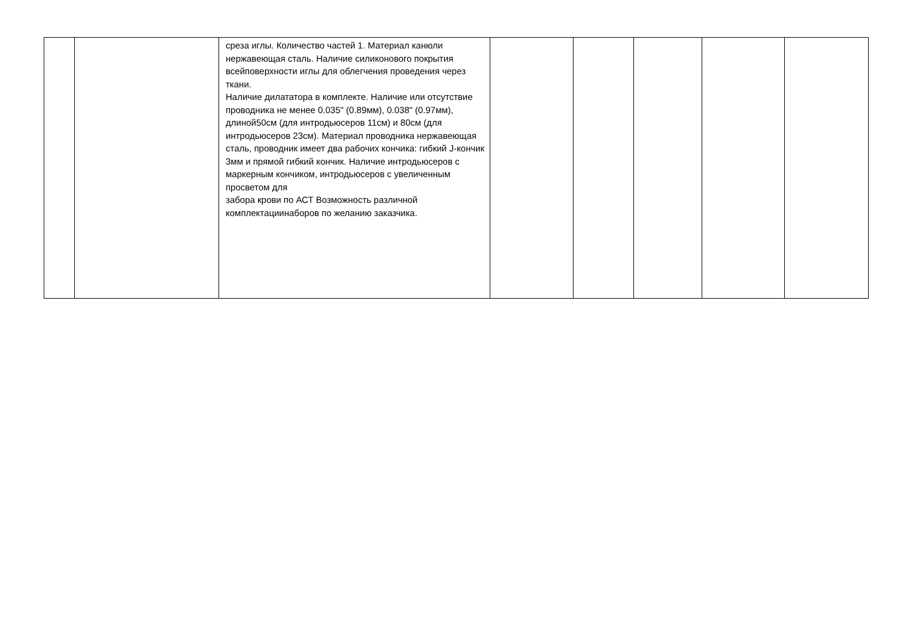| | | среза иглы. Количество частей 1. Материал канюли нержавеющая сталь. Наличие силиконового покрытия всейповерхности иглы для облегчения проведения через ткани. Наличие дилататора в комплекте. Наличие или отсутствие проводника не менее 0.035" (0.89мм), 0.038" (0.97мм), длиной50см (для интродьюсеров 11см) и 80см (для интродьюсеров 23см). Материал проводника нержавеющая сталь, проводник имеет два рабочих кончика: гибкий J-кончик 3мм и прямой гибкий кончик. Наличие интродьюсеров с маркерным кончиком, интродьюсеров с увеличенным просветом для забора крови по АСТ Возможность различной комплектациинаборов по желанию заказчика. | | | | | |